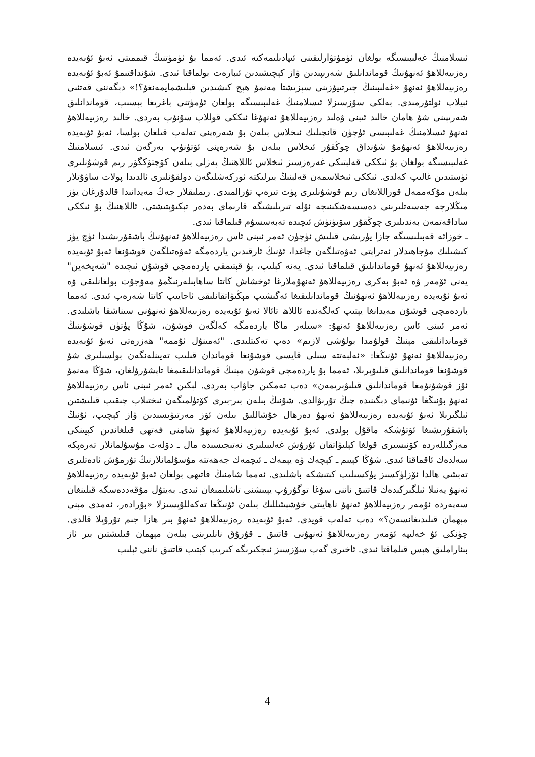ئىسلامنىڭ غەلىبىسىگە بولغان ئۈمۈتۋارلىقىنى ئىپادىلىمەكتە ئىدى. ئەمما بۇ ئۈمۈتنىڭ قىممىتى ئەبۇ ئۇبەيدە رەزىيەللاھۇ ئەنھۇنىڭ قوماندانلىق شەرىپىدىن ۋاز كېچىشىدىن ئىبارەت بولماقتا ئىدى. شۇنداقتىمۇ ئەبۇ ئۇبەيدە رەزىيەللاھۇ ئەنھۇ «غەلىبىنىڭ چىرتىيۇزىنى سېزىشتا مەنمۇ ھېچ كىشىدىن قېلىشمايمەنغۇ؟!» دېگەننى قەتئىي ئېيلاپ ئولتۇرمىدى. بەلكى سۆزسىزلا ئىسلامنىڭ غەلىبىسىگە بولغان ئۈمۈتنى باغرىغا بېسىپ، قوماندانلىق شەرىپىنى شۇ ھامان خالىد ئىبنى ۋەلىد رەزىيەللاھۇ ئەنھۇغا ئىككى قوللاپ سۇنۇپ بەردى. خالىد رەزىيەللاھۇ ئەنھۇ ئىسلامنىڭ غەلىبىسى ئۈچۈن قانچىلىك ئىخلاس بىلەن بۇ شەرەپنى تەلەپ قىلغان بولسا، ئەبۇ ئۇبەيدە رەزىيەللاھۇ ئەنھۇمۇ شۇنداق چوڭقۇر ئىخلاس بىلەن بۇ شەرەپنى ئۆتۈنۈپ بەرگەن ئىدى. ئىسلامنىڭ غەلىبىسىگە بولغان بۇ ئىككى قەلبتىكى غەرەزسىز ئىخلاس ئاللاھنىڭ پەزلى بىلەن كۆچتۆكگۆر رىم قوشۇنلىرى ئۈستىدىن غالىپ كەلدى. ئىككى ئىخلاسمەن قەلبنىڭ بىرلىكتە ئوركەشلىگەن دولقۇنلىرى ئالدىدا پولات ساۋۇتلار بىلەن مۇكەممەل قوراللانغان رىم قوشۇنلىرى پۈت تىرەپ تۇرالمىدى. رىملىقلار جەڭ مەيدانىدا قالدۇرغان يۈز مىڭلارچە جەسەتلىرىنى دەسسەشكىنىچە ئۆلە تىرىلىشىگە قارىماي بەدەر تېكىۋېتىشتى. ئاللاھنىڭ بۇ ئىككى ساداقەتمەن بەندىلىرى چوڭقۇر سۆيۈنۈش ئىچىدە تەبەسسۇم قىلماقتا ئىدى.
ـ خوزائە قەبىلىسىگە جازا يۈرىشى قىلىش ئۈچۈن ئەمر ئىبنى ئاس رەزىيەللاھۇ ئەنھۇنىڭ باشقۇرىشىدا ئۈچ يۈز كىشىلىك مۇجاھىدلار ئەتراپتى ئەۋەتىلگەن چاغدا، ئۇنىڭ ئارقىدىن ياردەمگە ئەۋەتىلگەن قوشۇنغا ئەبۇ ئۇبەيدە رەزىيەللاھۇ ئەنھۇ قوماندانلىق قىلماقتا ئىدى. يەنە كېلىپ، بۇ قېتىمقى ياردەمچى قوشۇن ئىچىدە "شەيخەين" يەنى ئۆمەر ۋە ئەبۇ بەكرى رەزىيەللاھۇ ئەنھۇملارغا ئوخشاش كاتتا ساھابىلەرنىڭمۇ مەۋجۇت بولغانلىقى ۋە ئەبۇ ئۇبەيدە رەزىيەللاھۇ ئەنھۇنىڭ قوماندانلىقىغا ئەگىشىپ مېڭىۋاتقانلىقى ئاجايىپ كاتتا شەرەپ ئىدى. ئەمما ياردەمچى قوشۇن مەيدانغا يېتىپ كەلگەندە ئاللاھ تائالا ئەبۇ ئۇبەيدە رەزىيەللاھۇ ئەنھۇنى سىناشقا باشلىدى. ئەمر ئىبنى ئاس رەزىيەللاھۇ ئەنھۇ: «سىلەر ماڭا ياردەمگە كەلگەن قوشۇن، شۇڭا پۈتۈن قوشۇننىڭ قوماندانلىقى مېنىڭ قولۇمدا بولۇشى لازىم» دەپ تەكىتلىدى. "ئەمىنۇل ئۇممە" ھەزرەتى ئەبۇ ئۇبەيدە رەزىيەللاھۇ ئەنھۇ ئۇنىڭغا: «ئەلبەتتە سىلى قايسى قوشۇنغا قوماندان قىلىپ تەيىنلەنگەن بولسىلىرى شۇ قوشۇنغا قوماندانلىق قىلىۋېرىلا، ئەمما بۇ ياردەمچى قوشۇن مېنىڭ قوماندانلىقىمغا تاپشۇرۇلغان، شۇڭا مەنمۇ ئۆز قوشۇنۇمغا قوماندانلىق قىلىۋېرىمەن» دەپ تەمكىن جاۋاپ بەردى. لېكىن ئەمر ئىبنى ئاس رەزىيەللاھۇ ئەنھۇ بۇنىڭغا ئۇنىماي دېگىنىدە چىڭ تۇرىۋالدى. شۇنىڭ بىلەن بىر-بىرى كۆتۈلمىگەن ئىختىلاپ چىقىپ قىلىشتىن ئىلگىرىلا ئەبۇ ئۇبەيدە رەزىيەللاھۇ ئەنھۇ دەرھال خۇشاللىق بىلەن ئۆز مەرتىۋىسىدىن ۋاز كېچىپ، ئۇنىڭ باشقۇرىشىغا ئۆتۈشكە ماقۇل بولدى. ئەبۇ ئۇبەيدە رەزىيەللاھۇ ئەنھۇ شامنى فەتھى قىلغاندىن كېيىنكى مەزگىللەردە كۆنىسىرى قولغا كېلىۋاتقان ئۇرۇش غەلىبىلىرى نەتىجىسىدە مال ـ دۆلەت مۇسۇلمانلار تەرەپكە سەلدەك ئاقماقتا ئىدى. شۇڭا كېيىم ـ كېچەك ۋە يېمەك ـ ئىچمەك جەھەتتە مۇسۇلمانلارنىڭ تۇرمۇش ئادەتلىرى تەبىئىي ھالدا ئۆزلۈكسىز يۈكسىلىپ كېتىشكە باشلىدى. ئەمما شامنىڭ فاتىھى بولغان ئەبۇ ئۇبەيدە رەزىيەللاھۇ ئەنھۇ يەنىلا ئىلگىركىدەك قاتتىق ناننى سۇغا توگۇرۇپ يېيىشنى تاشلىمىغان ئىدى. بەيتۇل مۇقەددەسكە قىلىنغان سەپەردە ئۆمەر رەزىيەللاھۇ ئەنھۇ ناھايىتى خۇشپىئىللىك بىلەن ئۇنىڭغا تەكەللۇپسىزلا «بۇرادەر، ئەمدى مېنى مېھمان قىلىدىغانسەن؟» دەپ تەلەپ قويدى. ئەبۇ ئۇبەيدە رەزىيەللاھۇ ئەنھۇ بىر ھازا جىم تۇرۇپلا قالدى. چۈنكى ئۇ خەلىپە ئۆمەر رەزىيەللاھۇ ئەنھۇنى قاتتىق ـ قۇرۇق نانلىرىنى بىلەن مېھمان قىلىشتىن بىر ئاز بىئاراملىق ھېس قىلماقتا ئىدى. ئاخىرى گەپ سۆزسىز ئىچكىرىگە كىرىپ كېتىپ قاتتىق ناننى ئېلىپ
4